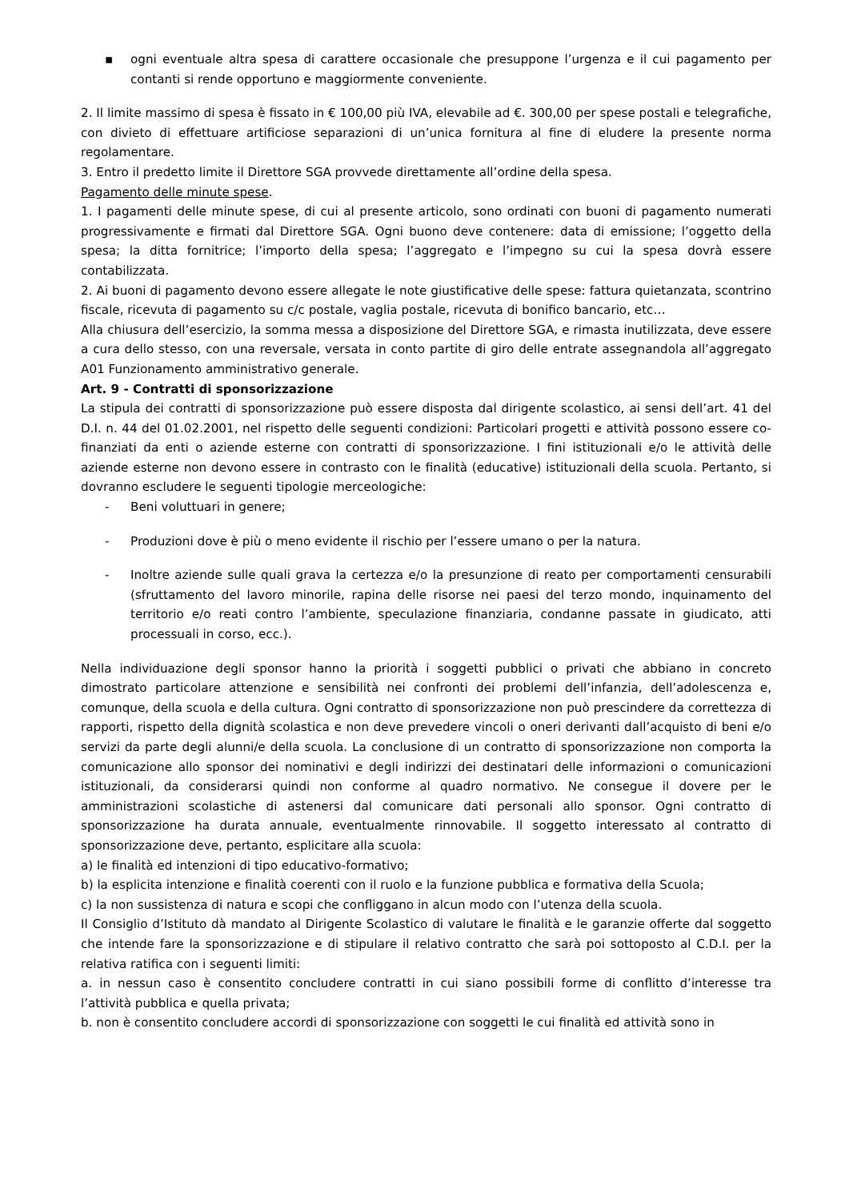▪ ogni eventuale altra spesa di carattere occasionale che presuppone l’urgenza e il cui pagamento per contanti si rende opportuno e maggiormente conveniente.
2. Il limite massimo di spesa è fissato in € 100,00 più IVA, elevabile ad €. 300,00 per spese postali e telegrafiche, con divieto di effettuare artificiose separazioni di un’unica fornitura al fine di eludere la presente norma regolamentare.
3. Entro il predetto limite il Direttore SGA provvede direttamente all’ordine della spesa.
Pagamento delle minute spese.
1. I pagamenti delle minute spese, di cui al presente articolo, sono ordinati con buoni di pagamento numerati progressivamente e firmati dal Direttore SGA. Ogni buono deve contenere: data di emissione; l’oggetto della spesa; la ditta fornitrice; l’importo della spesa; l’aggregato e l’impegno su cui la spesa dovrà essere contabilizzata.
2. Ai buoni di pagamento devono essere allegate le note giustificative delle spese: fattura quietanzata, scontrino fiscale, ricevuta di pagamento su c/c postale, vaglia postale, ricevuta di bonifico bancario, etc…
Alla chiusura dell’esercizio, la somma messa a disposizione del Direttore SGA, e rimasta inutilizzata, deve essere a cura dello stesso, con una reversale, versata in conto partite di giro delle entrate assegnandola all’aggregato A01 Funzionamento amministrativo generale.
Art. 9 - Contratti di sponsorizzazione
La stipula dei contratti di sponsorizzazione può essere disposta dal dirigente scolastico, ai sensi dell’art. 41 del D.I. n. 44 del 01.02.2001, nel rispetto delle seguenti condizioni: Particolari progetti e attività possono essere co-finanziati da enti o aziende esterne con contratti di sponsorizzazione. I fini istituzionali e/o le attività delle aziende esterne non devono essere in contrasto con le finalità (educative) istituzionali della scuola. Pertanto, si dovranno escludere le seguenti tipologie merceologiche:
- Beni voluttuari in genere;
- Produzioni dove è più o meno evidente il rischio per l’essere umano o per la natura.
- Inoltre aziende sulle quali grava la certezza e/o la presunzione di reato per comportamenti censurabili (sfruttamento del lavoro minorile, rapina delle risorse nei paesi del terzo mondo, inquinamento del territorio e/o reati contro l’ambiente, speculazione finanziaria, condanne passate in giudicato, atti processuali in corso, ecc.).
Nella individuazione degli sponsor hanno la priorità i soggetti pubblici o privati che abbiano in concreto dimostrato particolare attenzione e sensibilità nei confronti dei problemi dell’infanzia, dell’adolescenza e, comunque, della scuola e della cultura. Ogni contratto di sponsorizzazione non può prescindere da correttezza di rapporti, rispetto della dignità scolastica e non deve prevedere vincoli o oneri derivanti dall’acquisto di beni e/o servizi da parte degli alunni/e della scuola. La conclusione di un contratto di sponsorizzazione non comporta la comunicazione allo sponsor dei nominativi e degli indirizzi dei destinatari delle informazioni o comunicazioni istituzionali, da considerarsi quindi non conforme al quadro normativo. Ne consegue il dovere per le amministrazioni scolastiche di astenersi dal comunicare dati personali allo sponsor. Ogni contratto di sponsorizzazione ha durata annuale, eventualmente rinnovabile. Il soggetto interessato al contratto di sponsorizzazione deve, pertanto, esplicitare alla scuola:
a) le finalità ed intenzioni di tipo educativo-formativo;
b) la esplicita intenzione e finalità coerenti con il ruolo e la funzione pubblica e formativa della Scuola;
c) la non sussistenza di natura e scopi che confliggano in alcun modo con l’utenza della scuola.
Il Consiglio d’Istituto dà mandato al Dirigente Scolastico di valutare le finalità e le garanzie offerte dal soggetto che intende fare la sponsorizzazione e di stipulare il relativo contratto che sarà poi sottoposto al C.D.I. per la relativa ratifica con i seguenti limiti:
a. in nessun caso è consentito concludere contratti in cui siano possibili forme di conflitto d’interesse tra l’attività pubblica e quella privata;
b. non è consentito concludere accordi di sponsorizzazione con soggetti le cui finalità ed attività sono in